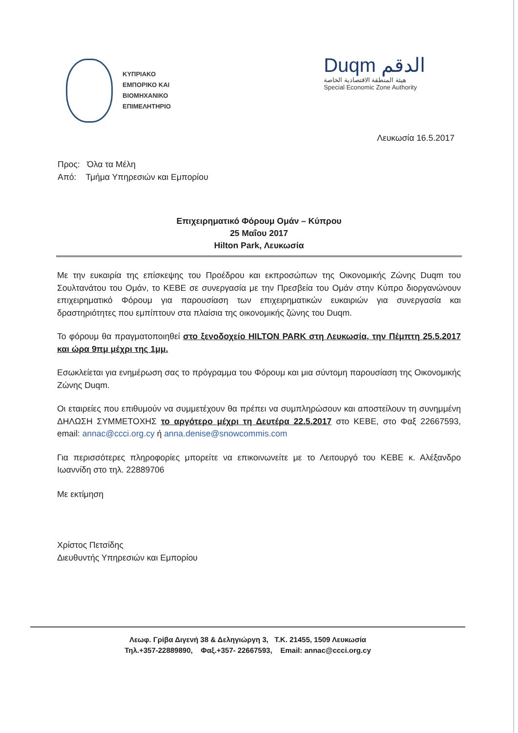ΚΥΠΡΙΑΚΟ
ΕΜΠΟΡΙΚΟ ΚΑΙ
ΒΙΟΜΗΧΑΝΙΚΟ
ΕΠΙΜΕΛΗΤΗΡΙΟ
Duqm الدقم
هيئة المنطقة الاقتصادية الخاصة
Special Economic Zone Authority
Λευκωσία 16.5.2017
Προς: Όλα τα Μέλη
Από: Τμήμα Υπηρεσιών και Εμπορίου
Επιχειρηματικό Φόρουμ Ομάν – Κύπρου
25 Μαΐου 2017
Hilton Park, Λευκωσία
Με την ευκαιρία της επίσκεψης του Προέδρου και εκπροσώπων της Οικονομικής Ζώνης Duqm του Σουλτανάτου του Ομάν, το ΚΕΒΕ σε συνεργασία με την Πρεσβεία του Ομάν στην Κύπρο διοργανώνουν επιχειρηματικό Φόρουμ για παρουσίαση των επιχειρηματικών ευκαιριών για συνεργασία και δραστηριότητες που εμπίπτουν στα πλαίσια της οικονομικής ζώνης του Duqm.
Το φόρουμ θα πραγματοποιηθεί στο ξενοδοχείο HILTON PARK στη Λευκωσία, την Πέμπτη 25.5.2017 και ώρα 9πμ μέχρι της 1μμ.
Εσωκλείεται για ενημέρωση σας το πρόγραμμα του Φόρουμ και μια σύντομη παρουσίαση της Οικονομικής Ζώνης Duqm.
Οι εταιρείες που επιθυμούν να συμμετέχουν θα πρέπει να συμπληρώσουν και αποστείλουν τη συνημμένη ΔΗΛΩΣΗ ΣΥΜΜΕΤΟΧΗΣ το αργότερο μέχρι τη Δευτέρα 22.5.2017 στο ΚΕΒΕ, στο Φαξ 22667593, email: annac@ccci.org.cy ή anna.denise@snowcommis.com
Για περισσότερες πληροφορίες μπορείτε να επικοινωνείτε με το Λειτουργό του ΚΕΒΕ κ. Αλέξανδρο Ιωαννίδη στο τηλ. 22889706
Με εκτίμηση
Χρίστος Πετσίδης
Διευθυντής Υπηρεσιών και Εμπορίου
Λεωφ. Γρίβα Διγενή 38 & Δεληγιώργη 3, Τ.Κ. 21455, 1509 Λευκωσία
Τηλ.+357-22889890, Φαξ.+357- 22667593, Email: annac@ccci.org.cy